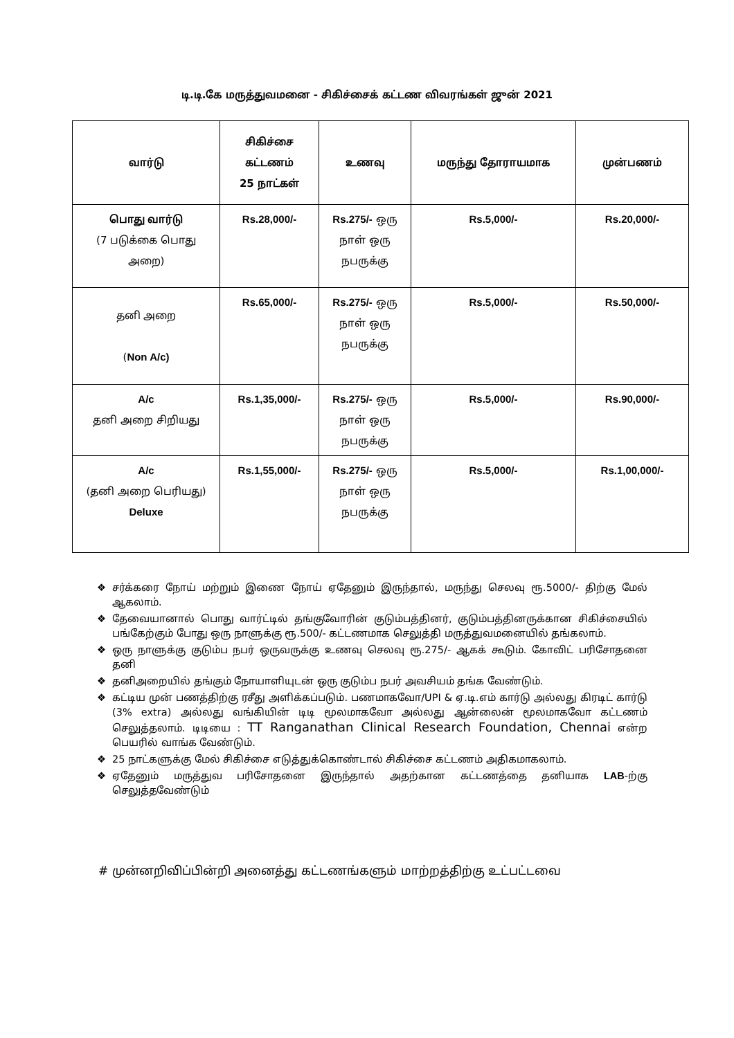டி.டி.கே மருத்துவமனை - சிகிச்சைக் கட்டண விவரங்கள் ஜுன் 2021
| வார்டு | சிகிச்சை கட்டணம் 25 நாட்கள் | உணவு | மருந்து தோராயமாக | முன்பணம் |
| --- | --- | --- | --- | --- |
| பொது வார்டு (7 படுக்கை பொது அறை) | Rs.28,000/- | Rs.275/- ஒரு நாள் ஒரு நபருக்கு | Rs.5,000/- | Rs.20,000/- |
| தனி அறை ( Non A/c) | Rs.65,000/- | Rs.275/- ஒரு நாள் ஒரு நபருக்கு | Rs.5,000/- | Rs.50,000/- |
| A/c தனி அறை சிறியது | Rs.1,35,000/- | Rs.275/- ஒரு நாள் ஒரு நபருக்கு | Rs.5,000/- | Rs.90,000/- |
| A/c (தனி அறை பெரியது) Deluxe | Rs.1,55,000/- | Rs.275/- ஒரு நாள் ஒரு நபருக்கு | Rs.5,000/- | Rs.1,00,000/- |
❖ சர்க்கரை நோய் மற்றும் இணை நோய் ஏதேனும் இருந்தால், மருந்து செலவு ரூ.5000/- திற்கு மேல் ஆகலாம்.
❖ தேவையானால் பொது வார்ட்டில் தங்குவோரின் குடும்பத்தினர், குடும்பத்தினருக்கான சிகிச்சையில் பங்கேற்கும் போது ஒரு நாளுக்கு ரூ.500/- கட்டணமாக செலுத்தி மருத்துவமனையில் தங்கலாம்.
❖ ஒரு நாளுக்கு குடும்ப நபர் ஒருவருக்கு உணவு செலவு ரூ.275/- ஆகக் கூடும். கோவிட் பரிசோதனை தனி
❖ தனிஅறையில் தங்கும் நோயாளியுடன் ஒரு குடும்ப நபர் அவசியம் தங்க வேண்டும்.
❖ கட்டிய முன் பணத்திற்கு ரசீது அளிக்கப்படும். பணமாகவோ/UPI & ஏ.டி.எம் கார்டு அல்லது கிரடிட் கார்டு (3% extra) அல்லது வங்கியின் டிடி மூலமாகவோ அல்லது ஆன்லைன் மூலமாகவோ கட்டணம் செலுத்தலாம். டிடியை : TT Ranganathan Clinical Research Foundation, Chennai என்ற பெயரில் வாங்க வேண்டும்.
❖ 25 நாட்களுக்கு மேல் சிகிச்சை எடுத்துக்கொண்டால் சிகிச்சை கட்டணம் அதிகமாகலாம்.
❖ ஏதேனும் மருத்துவ பரிசோதனை இருந்தால் அதற்கான கட்டணத்தை தனியாக LAB-ற்கு செலுத்தவேண்டும்
# முன்னறிவிப்பின்றி அனைத்து கட்டணங்களும் மாற்றத்திற்கு உட்பட்டவை